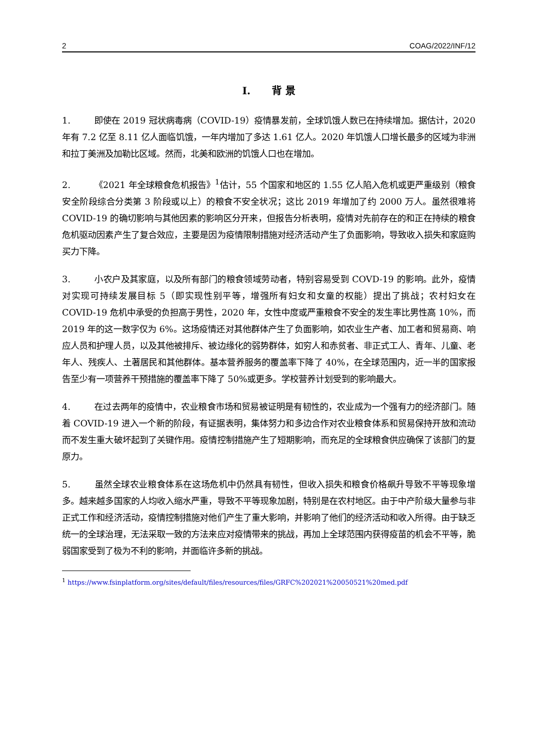2 COAG/2022/INF/12
I. 背 景
1. 即使在 2019 冠状病毒病（COVID-19）疫情暴发前，全球饥饿人数已在持续增加。据估计，2020 年有 7.2 亿至 8.11 亿人面临饥饿，一年内增加了多达 1.61 亿人。2020 年饥饿人口增长最多的区域为非洲和拉丁美洲及加勒比区域。然而，北美和欧洲的饥饿人口也在增加。
2. 《2021 年全球粮食危机报告》<sup>1</sup>估计，55 个国家和地区的 1.55 亿人陷入危机或更严重级别（粮食安全阶段综合分类第 3 阶段或以上）的粮食不安全状况；这比 2019 年增加了约 2000 万人。虽然很难将 COVID-19 的确切影响与其他因素的影响区分开来，但报告分析表明，疫情对先前存在的和正在持续的粮食危机驱动因素产生了复合效应，主要是因为疫情限制措施对经济活动产生了负面影响，导致收入损失和家庭购买力下降。
3. 小农户及其家庭，以及所有部门的粮食领域劳动者，特别容易受到 COVD-19 的影响。此外，疫情对实现可持续发展目标 5（即实现性别平等，增强所有妇女和女童的权能）提出了挑战；农村妇女在 COVID-19 危机中承受的负担高于男性，2020 年，女性中度或严重粮食不安全的发生率比男性高 10%，而 2019 年的这一数字仅为 6%。这场疫情还对其他群体产生了负面影响，如农业生产者、加工者和贸易商、响应人员和护理人员，以及其他被排斥、被边缘化的弱势群体，如穷人和赤贫者、非正式工人、青年、儿童、老年人、残疾人、土著居民和其他群体。基本营养服务的覆盖率下降了 40%，在全球范围内，近一半的国家报告至少有一项营养干预措施的覆盖率下降了 50%或更多。学校营养计划受到的影响最大。
4. 在过去两年的疫情中，农业粮食市场和贸易被证明是有韧性的，农业成为一个强有力的经济部门。随着 COVID-19 进入一个新的阶段，有证据表明，集体努力和多边合作对农业粮食体系和贸易保持开放和流动而不发生重大破坏起到了关键作用。疫情控制措施产生了短期影响，而充足的全球粮食供应确保了该部门的复原力。
5. 虽然全球农业粮食体系在这场危机中仍然具有韧性，但收入损失和粮食价格飙升导致不平等现象增多。越来越多国家的人均收入缩水严重，导致不平等现象加剧，特别是在农村地区。由于中产阶级大量参与非正式工作和经济活动，疫情控制措施对他们产生了重大影响，并影响了他们的经济活动和收入所得。由于缺乏统一的全球治理，无法采取一致的方法来应对疫情带来的挑战，再加上全球范围内获得疫苗的机会不平等，脆弱国家受到了极为不利的影响，并面临许多新的挑战。
<sup>1</sup> https://www.fsinplatform.org/sites/default/files/resources/files/GRFC%202021%20050521%20med.pdf